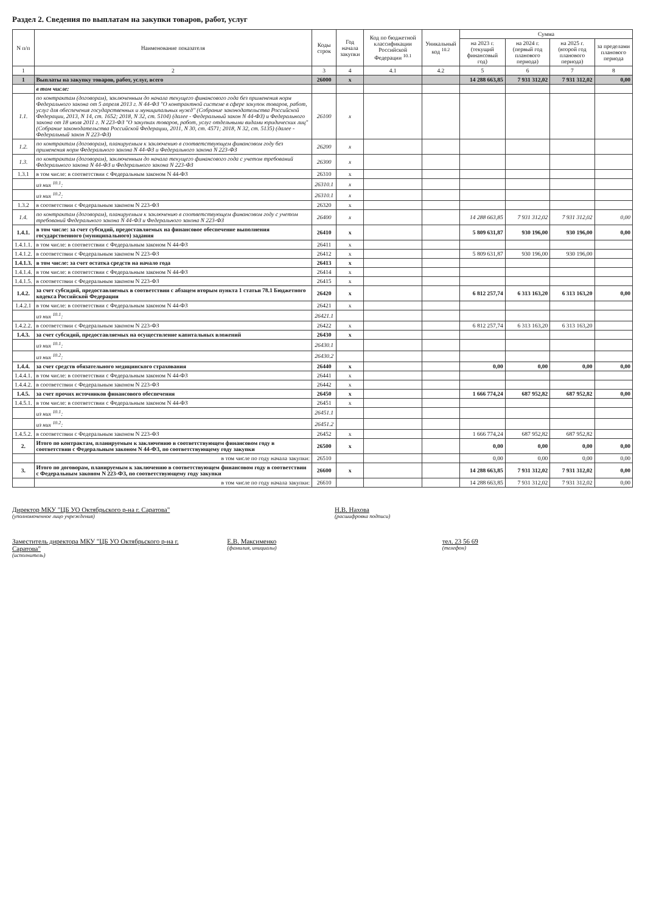Раздел 2. Сведения по выплатам на закупки товаров, работ, услуг
| N п/п | Наименование показателя | Коды строк | Год начала закупки | Код по бюджетной классификации Российской Федерации <sup>10.1</sup> | Уникальный код <sup>10.2</sup> | Сумма | | | |
| --- | --- | --- | --- | --- | --- | --- | --- | --- | --- |
| | | | | | | на 2023 г. (текущий финансовый год) | на 2024 г. (первый год планового периода) | на 2025 г. (второй год планового периода) | за пределами планового периода |
| 1 | 2 | 3 | 4 | 4.1 | 4.2 | 5 | 6 | 7 | 8 |
| 1 | Выплаты на закупку товаров, работ, услуг, всего | 26000 | x | | | 14 288 663,85 | 7 931 312,02 | 7 931 312,02 | 0,00 |
| | в том числе: | | | | | | | | |
| 1.1. | по контрактам (договорам), заключенным до начала текущего финансового года без применения норм Федерального закона от 5 апреля 2013 г. N 44-ФЗ "О контрактной системе в сфере закупок товаров, работ, услуг для обеспечения государственных и муниципальных нужд" (Собрание законодательства Российской Федерации, 2013, N 14, ст. 1652; 2018, N 32, ст. 5104) (далее - Федеральный закон N 44-ФЗ) и Федерального закона от 18 июля 2011 г. N 223-ФЗ "О закупках товаров, работ, услуг отдельными видами юридических лиц" (Собрание законодательства Российской Федерации, 2011, N 30, ст. 4571; 2018, N 32, ст. 5135) (далее - Федеральный закон N 223-ФЗ) | 26100 | x | | | | | | |
| 1.2. | по контрактам (договорам), планируемым к заключению в соответствующем финансовом году без применения норм Федерального закона N 44-ФЗ и Федерального закона N 223-ФЗ | 26200 | x | | | | | | |
| 1.3. | по контрактам (договорам), заключенным до начала текущего финансового года с учетом требований Федерального закона N 44-ФЗ и Федерального закона N 223-ФЗ | 26300 | x | | | | | | |
| 1.3.1 | в том числе: в соответствии с Федеральным законом N 44-ФЗ | 26310 | x | | | | | | |
| | из них <sup>10.1</sup>: | 26310.1 | x | | | | | | |
| | из них <sup>10.2</sup>: | 26310.1 | x | | | | | | |
| 1.3.2 | в соответствии с Федеральным законом N 223-ФЗ | 26320 | x | | | | | | |
| 1.4. | по контрактам (договорам), планируемым к заключению в соответствующем финансовом году с учетом требований Федерального закона N 44-ФЗ и Федерального закона N 223-ФЗ | 26400 | x | | | 14 288 663,85 | 7 931 312,02 | 7 931 312,02 | 0,00 |
| 1.4.1. | в том числе: за счет субсидий, предоставляемых на финансовое обеспечение выполнения государственного (муниципального) задания | 26410 | x | | | 5 809 631,87 | 930 196,00 | 930 196,00 | 0,00 |
| 1.4.1.1. | в том числе: в соответствии с Федеральным законом N 44-ФЗ | 26411 | x | | | | | | |
| 1.4.1.2. | в соответствии с Федеральным законом N 223-ФЗ | 26412 | x | | | 5 809 631,87 | 930 196,00 | 930 196,00 | |
| 1.4.1.3. | в том числе: за счет остатка средств на начало года | 26413 | x | | | | | | |
| 1.4.1.4. | в том числе: в соответствии с Федеральным законом N 44-ФЗ | 26414 | x | | | | | | |
| 1.4.1.5. | в соответствии с Федеральным законом N 223-ФЗ | 26415 | x | | | | | | |
| 1.4.2. | за счет субсидий, предоставляемых в соответствии с абзацем вторым пункта 1 статьи 78.1 Бюджетного кодекса Российской Федерации | 26420 | x | | | 6 812 257,74 | 6 313 163,20 | 6 313 163,20 | 0,00 |
| 1.4.2.1 | в том числе: в соответствии с Федеральным законом N 44-ФЗ | 26421 | x | | | | | | |
| | из них <sup>10.1</sup>: | 26421.1 | | | | | | | |
| 1.4.2.2. | в соответствии с Федеральным законом N 223-ФЗ | 26422 | x | | | 6 812 257,74 | 6 313 163,20 | 6 313 163,20 | |
| 1.4.3. | за счет субсидий, предоставляемых на осуществление капитальных вложений | 26430 | x | | | | | | |
| | из них <sup>10.1</sup>: | 26430.1 | | | | | | | |
| | из них <sup>10.2</sup>: | 26430.2 | | | | | | | |
| 1.4.4. | за счет средств обязательного медицинского страхования | 26440 | x | | | 0,00 | 0,00 | 0,00 | 0,00 |
| 1.4.4.1. | в том числе: в соответствии с Федеральным законом N 44-ФЗ | 26441 | x | | | | | | |
| 1.4.4.2. | в соответствии с Федеральным законом N 223-ФЗ | 26442 | x | | | | | | |
| 1.4.5. | за счет прочих источников финансового обеспечения | 26450 | x | | | 1 666 774,24 | 687 952,82 | 687 952,82 | 0,00 |
| 1.4.5.1. | в том числе: в соответствии с Федеральным законом N 44-ФЗ | 26451 | x | | | | | | |
| | из них <sup>10.1</sup>: | 26451.1 | | | | | | | |
| | из них <sup>10.2</sup>: | 26451.2 | | | | | | | |
| 1.4.5.2. | в соответствии с Федеральным законом N 223-ФЗ | 26452 | x | | | 1 666 774,24 | 687 952,82 | 687 952,82 | |
| 2. | Итого по контрактам, планируемым к заключению в соответствующем финансовом году в соответствии с Федеральным законом N 44-ФЗ, по соответствующему году закупки | 26500 | x | | | 0,00 | 0,00 | 0,00 | 0,00 |
| | в том числе по году начала закупки: | 26510 | | | | 0,00 | 0,00 | 0,00 | 0,00 |
| 3. | Итого по договорам, планируемым к заключению в соответствующем финансовом году в соответствии с Федеральным законом N 223-ФЗ, по соответствующему году закупки | 26600 | x | | | 14 288 663,85 | 7 931 312,02 | 7 931 312,02 | 0,00 |
| | в том числе по году начала закупки: | 26610 | | | | 14 288 663,85 | 7 931 312,02 | 7 931 312,02 | 0,00 |
Директор МКУ "ЦБ УО Октябрьского р-на г. Саратова"
(уполномоченное лицо учреждения)
Н.В. Нахова
(расшифровка подписи)
Заместитель директора МКУ "ЦБ УО Октябрьского р-на г. Саратова"
(исполнитель)
Е.В. Максименко
(фамилия, инициалы)
тел. 23 56 69
(телефон)